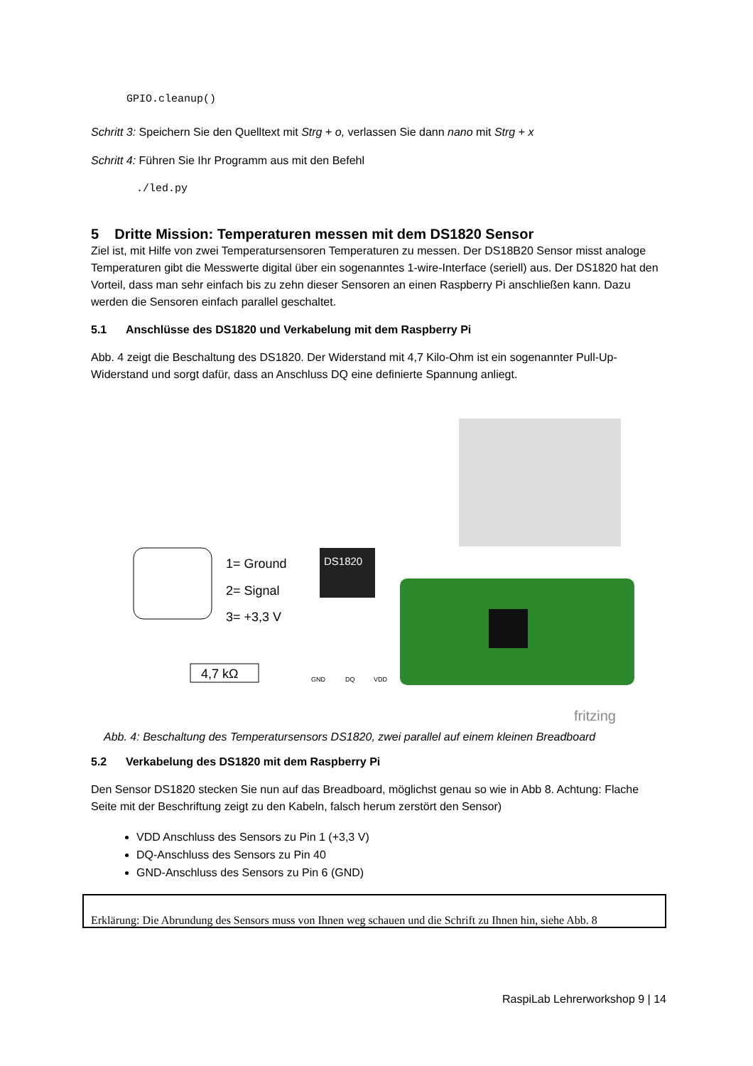GPIO.cleanup()
Schritt 3: Speichern Sie den Quelltext mit Strg + o, verlassen Sie dann nano mit Strg + x
Schritt 4: Führen Sie Ihr Programm aus mit den Befehl
./led.py
5 Dritte Mission: Temperaturen messen mit dem DS1820 Sensor
Ziel ist, mit Hilfe von zwei Temperatursensoren Temperaturen zu messen. Der DS18B20 Sensor misst analoge Temperaturen gibt die Messwerte digital über ein sogenanntes 1-wire-Interface (seriell) aus. Der DS1820 hat den Vorteil, dass man sehr einfach bis zu zehn dieser Sensoren an einen Raspberry Pi anschließen kann. Dazu werden die Sensoren einfach parallel geschaltet.
5.1 Anschlüsse des DS1820 und Verkabelung mit dem Raspberry Pi
Abb. 4 zeigt die Beschaltung des DS1820. Der Widerstand mit 4,7 Kilo-Ohm ist ein sogenannter Pull-Up-Widerstand und sorgt dafür, dass an Anschluss DQ eine definierte Spannung anliegt.
1= Ground
2= Signal
3= +3,3 V
4,7 kΩ
DS1820
GND
DQ
VDD
fritzing
Abb. 4: Beschaltung des Temperatursensors DS1820, zwei parallel auf einem kleinen Breadboard
5.2 Verkabelung des DS1820 mit dem Raspberry Pi
Den Sensor DS1820 stecken Sie nun auf das Breadboard, möglichst genau so wie in Abb 8. Achtung: Flache Seite mit der Beschriftung zeigt zu den Kabeln, falsch herum zerstört den Sensor)
VDD Anschluss des Sensors zu Pin 1 (+3,3 V)
DQ-Anschluss des Sensors zu Pin 40
GND-Anschluss des Sensors zu Pin 6 (GND)
Erklärung: Die Abrundung des Sensors muss von Ihnen weg schauen und die Schrift zu Ihnen hin, siehe Abb. 8
RaspiLab Lehrerworkshop 9 | 14